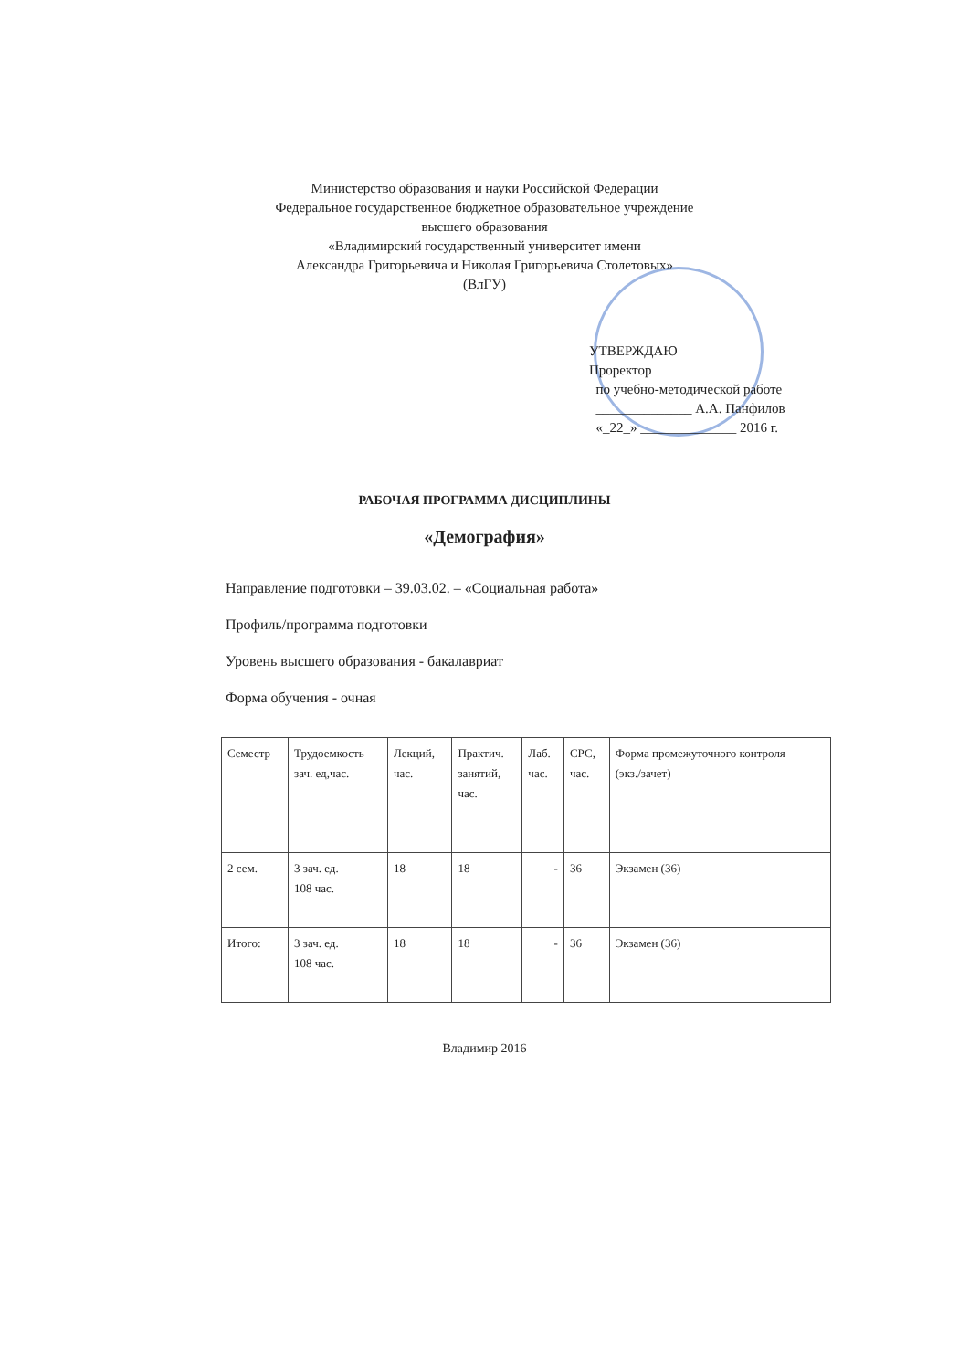Министерство образования и науки Российской Федерации
Федеральное государственное бюджетное образовательное учреждение
высшего образования
«Владимирский государственный университет имени
Александра Григорьевича и Николая Григорьевича Столетовых»
(ВлГУ)
УТВЕРЖДАЮ
Проректор
по учебно-методической работе
______________ А.А. Панфилов
«_22_» ______________ 2016 г.
РАБОЧАЯ ПРОГРАММА ДИСЦИПЛИНЫ
«Демография»
Направление подготовки – 39.03.02. – «Социальная работа»
Профиль/программа подготовки
Уровень высшего образования - бакалавриат
Форма обучения - очная
| Семестр | Трудоемкость зач. ед,час. | Лекций, час. | Практич. занятий, час. | Лаб. час. | СРС, час. | Форма промежуточного контроля (экз./зачет) |
| 2 сем. | 3 зач. ед. 108 час. | 18 | 18 | - | 36 | Экзамен (36) |
| Итого: | 3 зач. ед. 108 час. | 18 | 18 | - | 36 | Экзамен (36) |
Владимир 2016